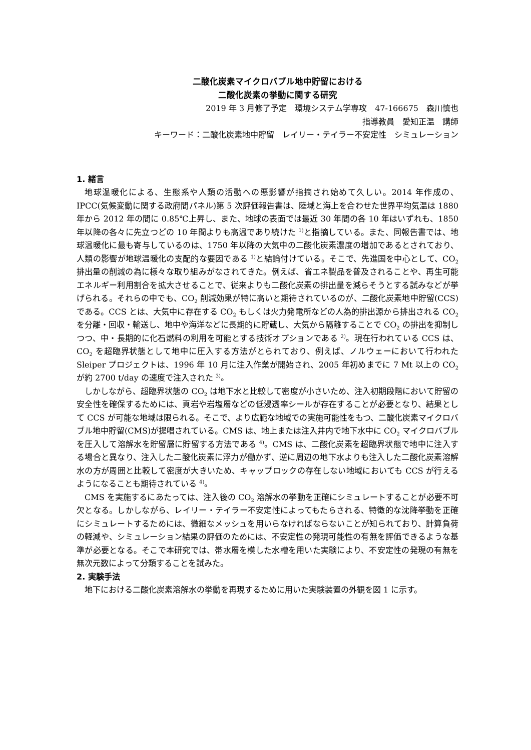二酸化炭素マイクロバブル地中貯留における
二酸化炭素の挙動に関する研究
2019 年 3 月修了予定　環境システム学専攻　47-166675　森川慎也
指導教員　愛知正温　講師
キーワード：二酸化炭素地中貯留　レイリー・テイラー不安定性　シミュレーション
1. 緒言
地球温暖化による、生態系や人類の活動への悪影響が指摘され始めて久しい。2014 年作成の、IPCC(気候変動に関する政府間パネル)第 5 次評価報告書は、陸域と海上を合わせた世界平均気温は 1880 年から 2012 年の間に 0.85℃上昇し、また、地球の表面では最近 30 年間の各 10 年はいずれも、1850 年以降の各々に先立つどの 10 年間よりも高温であり続けた <sup>1)</sup>と指摘している。また、同報告書では、地球温暖化に最も寄与しているのは、1750 年以降の大気中の二酸化炭素濃度の増加であるとされており、人類の影響が地球温暖化の支配的な要因である <sup>1)</sup>と結論付けている。そこで、先進国を中心として、CO<sub>2</sub> 排出量の削減の為に様々な取り組みがなされてきた。例えば、省エネ製品を普及されることや、再生可能エネルギー利用割合を拡大させることで、従来よりも二酸化炭素の排出量を減らそうとする試みなどが挙げられる。それらの中でも、CO<sub>2</sub> 削減効果が特に高いと期待されているのが、二酸化炭素地中貯留(CCS)である。CCS とは、大気中に存在する CO<sub>2</sub> もしくは火力発電所などの人為的排出源から排出される CO<sub>2</sub> を分離・回収・輸送し、地中や海洋などに長期的に貯蔵し、大気から隔離することで CO<sub>2</sub> の排出を抑制しつつ、中・長期的に化石燃料の利用を可能とする技術オプションである <sup>2)</sup>。現在行われている CCS は、CO<sub>2</sub> を超臨界状態として地中に圧入する方法がとられており、例えば、ノルウェーにおいて行われた Sleiper プロジェクトは、1996 年 10 月に注入作業が開始され、2005 年初めまでに 7 Mt 以上の CO<sub>2</sub> が約 2700 t/day の速度で注入された <sup>3)</sup>。
しかしながら、超臨界状態の CO<sub>2</sub> は地下水と比較して密度が小さいため、注入初期段階において貯留の安全性を確保するためには、頁岩や岩塩層などの低浸透率シールが存在することが必要となり、結果として CCS が可能な地域は限られる。そこで、より広範な地域での実施可能性をもつ、二酸化炭素マイクロバブル地中貯留(CMS)が提唱されている。CMS は、地上または注入井内で地下水中に CO<sub>2</sub> マイクロバブルを圧入して溶解水を貯留層に貯留する方法である <sup>4)</sup>。CMS は、二酸化炭素を超臨界状態で地中に注入する場合と異なり、注入した二酸化炭素に浮力が働かず、逆に周辺の地下水よりも注入した二酸化炭素溶解水の方が周囲と比較して密度が大きいため、キャップロックの存在しない地域においても CCS が行えるようになることも期待されている <sup>4)</sup>。
CMS を実施するにあたっては、注入後の CO<sub>2</sub> 溶解水の挙動を正確にシミュレートすることが必要不可欠となる。しかしながら、レイリー・テイラー不安定性によってもたらされる、特徴的な沈降挙動を正確にシミュレートするためには、微細なメッシュを用いらなければならないことが知られており、計算負荷の軽減や、シミュレーション結果の評価のためには、不安定性の発現可能性の有無を評価できるような基準が必要となる。そこで本研究では、帯水層を模した水槽を用いた実験により、不安定性の発現の有無を無次元数によって分類することを試みた。
2. 実験手法
地下における二酸化炭素溶解水の挙動を再現するために用いた実験装置の外観を図 1 に示す。